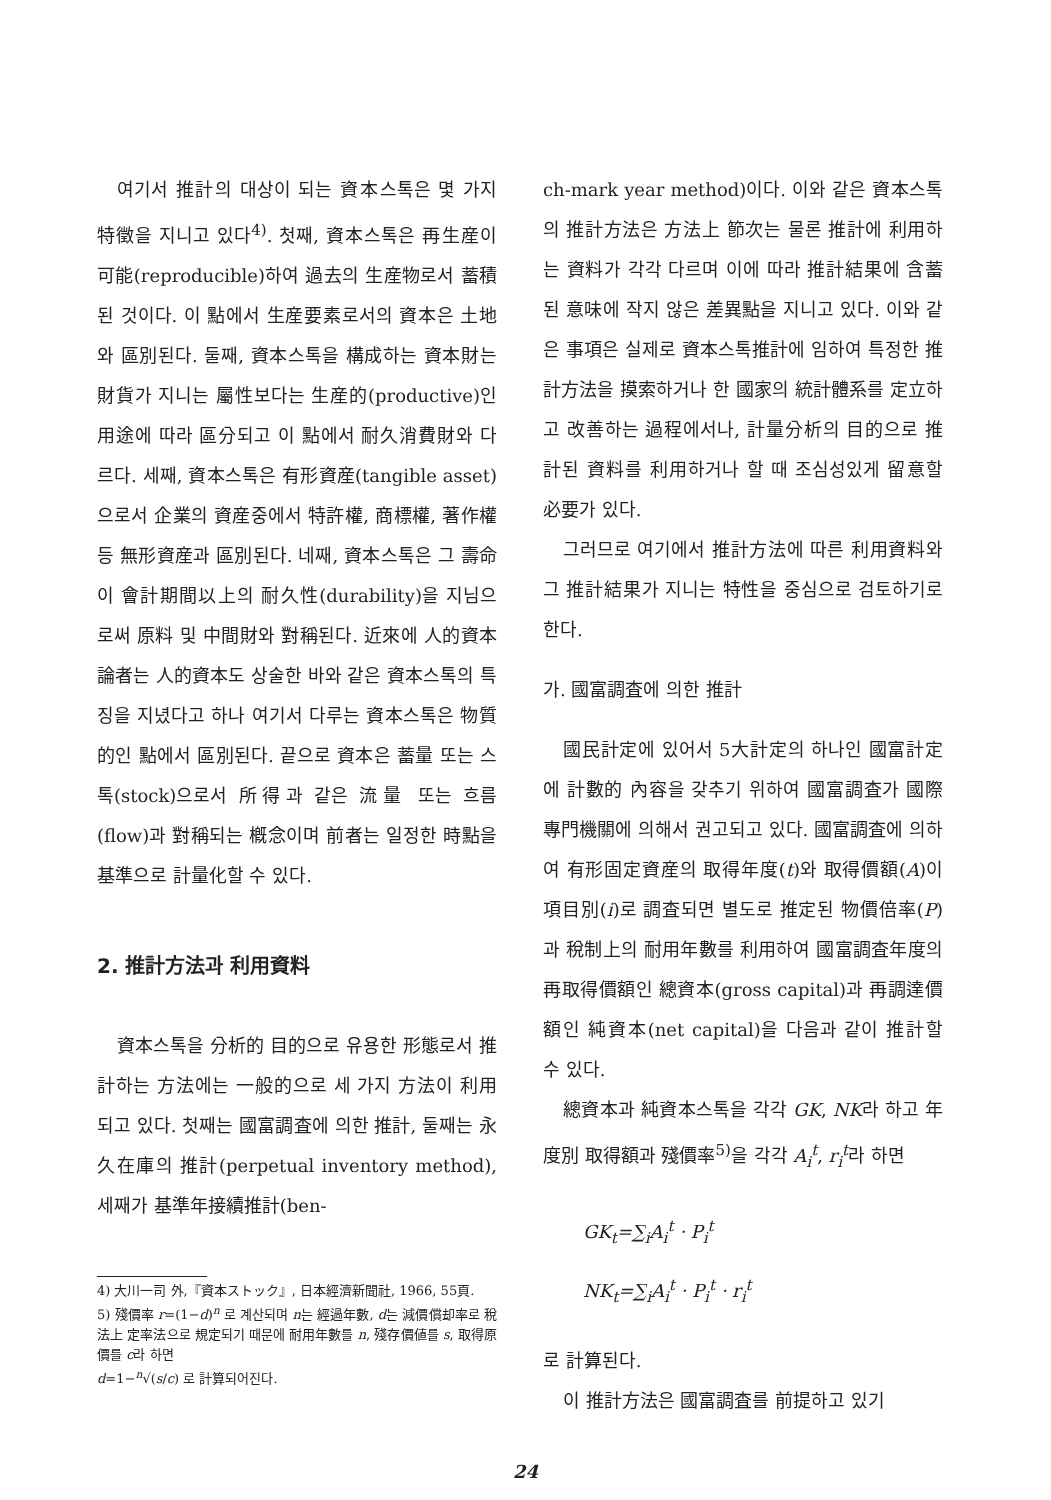여기서 推計의 대상이 되는 資本스톡은 몇 가지 特徵을 지니고 있다<sup>4)</sup>. 첫째, 資本스톡은 再生産이 可能(reproducible)하여 過去의 生産物로서 蓄積된 것이다. 이 點에서 生産要素로서의 資本은 土地와 區別된다. 둘째, 資本스톡을 構成하는 資本財는 財貨가 지니는 屬性보다는 生産的(productive)인 用途에 따라 區分되고 이 點에서 耐久消費財와 다르다. 세째, 資本스톡은 有形資産(tangible asset)으로서 企業의 資産중에서 特許權, 商標權, 著作權 등 無形資産과 區別된다. 네째, 資本스톡은 그 壽命이 會計期間以上의 耐久性(durability)을 지님으로써 原料 및 中間財와 對稱된다. 近來에 人的資本論者는 人的資本도 상술한 바와 같은 資本스톡의 특징을 지녔다고 하나 여기서 다루는 資本스톡은 物質的인 點에서 區別된다. 끝으로 資本은 蓄量 또는 스톡(stock)으로서 所得과 같은 流量 또는 흐름(flow)과 對稱되는 槪念이며 前者는 일정한 時點을 基準으로 計量化할 수 있다.
2. 推計方法과 利用資料
資本스톡을 分析的 目的으로 유용한 形態로서 推計하는 方法에는 一般的으로 세 가지 方法이 利用되고 있다. 첫째는 國富調査에 의한 推計, 둘째는 永久在庫의 推計(perpetual inventory method), 세째가 基準年接續推計(ben-
4) 大川一司 外,『資本ストック』, 日本經濟新聞社, 1966, 55頁.
5) 殘價率 r=(1−d)<sup>n</sup> 로 계산되며 n는 經過年數, d는 減價償却率로 稅法上 定率法으로 規定되기 때문에 耐用年數를 n, 殘存價値를 s, 取得原價를 c라 하면
d=1−<sup>n</sup>√(s/c) 로 計算되어진다.
ch-mark year method)이다. 이와 같은 資本스톡의 推計方法은 方法上 節次는 물론 推計에 利用하는 資料가 각각 다르며 이에 따라 推計結果에 含蓄된 意味에 작지 않은 差異點을 지니고 있다. 이와 같은 事項은 실제로 資本스톡推計에 임하여 특정한 推計方法을 摸索하거나 한 國家의 統計體系를 定立하고 改善하는 過程에서나, 計量分析의 目的으로 推計된 資料를 利用하거나 할 때 조심성있게 留意할 必要가 있다.
그러므로 여기에서 推計方法에 따른 利用資料와 그 推計結果가 지니는 特性을 중심으로 검토하기로 한다.
가. 國富調査에 의한 推計
國民計定에 있어서 5大計定의 하나인 國富計定에 計數的 內容을 갖추기 위하여 國富調査가 國際專門機關에 의해서 권고되고 있다. 國富調査에 의하여 有形固定資産의 取得年度(t)와 取得價額(A)이 項目別(i)로 調査되면 별도로 推定된 物價倍率(P)과 稅制上의 耐用年數를 利用하여 國富調査年度의 再取得價額인 總資本(gross capital)과 再調達價額인 純資本(net capital)을 다음과 같이 推計할 수 있다.
總資本과 純資本스톡을 각각 GK, NK라 하고 年度別 取得額과 殘價率<sup>5)</sup>을 각각 A<sub>i</sub><sup>t</sup>, r<sub>i</sub><sup>t</sup>라 하면
GK<sub>t</sub>=∑<sub>i</sub>A<sub>i</sub><sup>t</sup> · P<sub>i</sub><sup>t</sup>
NK<sub>t</sub>=∑<sub>i</sub>A<sub>i</sub><sup>t</sup> · P<sub>i</sub><sup>t</sup> · r<sub>i</sub><sup>t</sup>
로 計算된다.
이 推計方法은 國富調査를 前提하고 있기
24